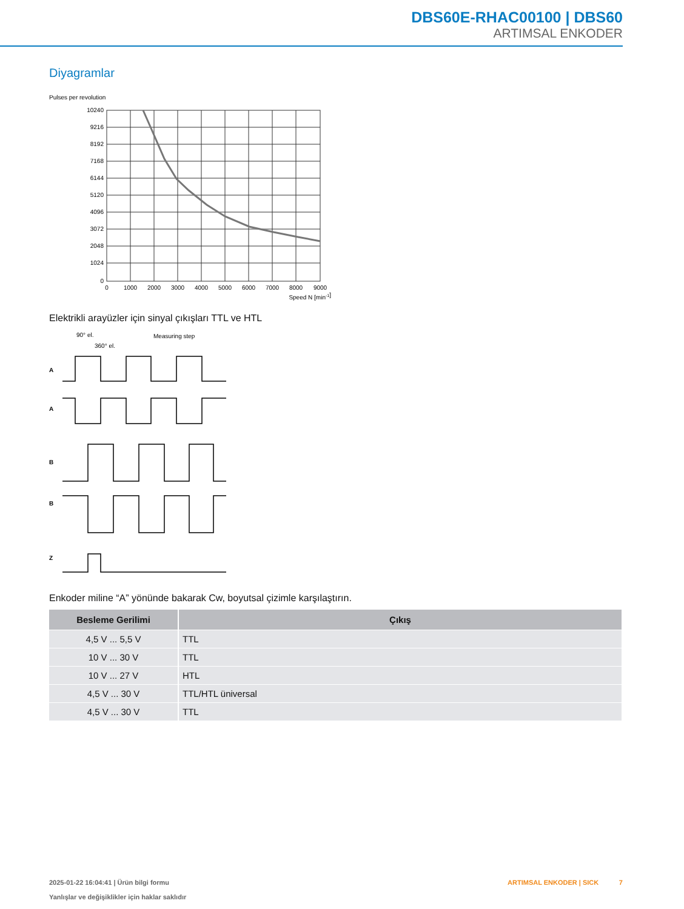DBS60E-RHAC00100 | DBS60
ARTIMSAL ENKODER
Diyagramlar
Pulses per revolution
10240
9216
8192
7168
6144
5120
4096
3072
2048
1024
0
0
1000
2000
3000
4000
5000
6000
7000
8000
9000
Speed N [min-1]
Elektrikli arayüzler için sinyal çıkışları TTL ve HTL
90° el.
360° el.
Measuring step
A
A
B
B
Z
Enkoder miline “A” yönünde bakarak Cw, boyutsal çizimle karşılaştırın.
| Besleme Gerilimi | Çıkış |
| --- | --- |
| 4,5 V ... 5,5 V | TTL |
| 10 V ... 30 V | TTL |
| 10 V ... 27 V | HTL |
| 4,5 V ... 30 V | TTL/HTL üniversal |
| 4,5 V ... 30 V | TTL |
2025-01-22 16:04:41 | Ürün bilgi formu
Yanlışlar ve değişiklikler için haklar saklıdır
ARTIMSAL ENKODER | SICK 7